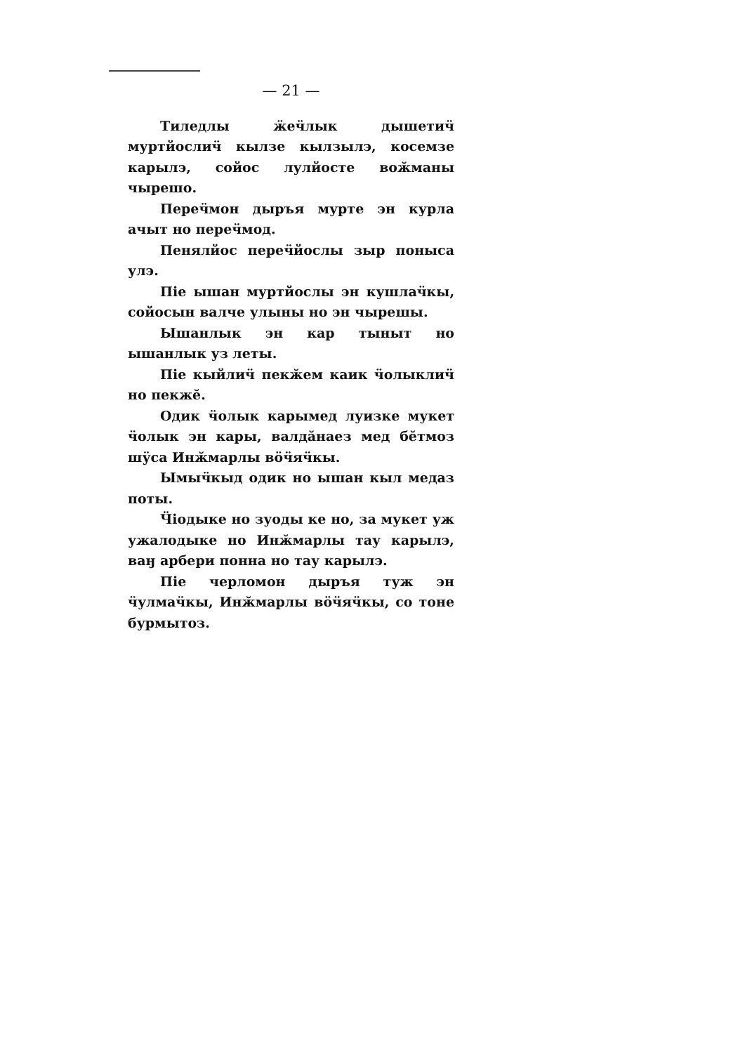— 21 —
Тиледлы ӝеӵлык дышетиӵ муртйослиӵ кылзе кылзылэ, косемзе карылэ, сойос лулйосте воӂманы чырешо.
Переӵмон дыръя мурте эн курла ачыт но переӵмод.
Пенялйос переӵйослы зыр поныса улэ.
Піе ышан муртйослы эн кушлаӵкы, сойосын валче улыны но эн чырешы.
Ышанлык эн кар тыныт но ышанлык уз леты.
Піе кыйлиӵ пекӂем каик ӵолыклиӵ но пекжӗ.
Одик ӵолык карымед луизке мукет ӵолык эн кары, валдӑнаез мед бӗтмоз шӱса Инӂмарлы вӧӵяӵкы.
Ымыӵкыд одик но ышан кыл медаз поты.
Ӵіодыке но зуоды ке но, за мукет уж ужалодыке но Инӂмарлы тау карылэ, ваӈ арбери понна но тау карылэ.
Піе черломон дыръя туж эн ӵулмаӵкы, Инӂмарлы вӧӵяӵкы, со тоне бурмытоз.